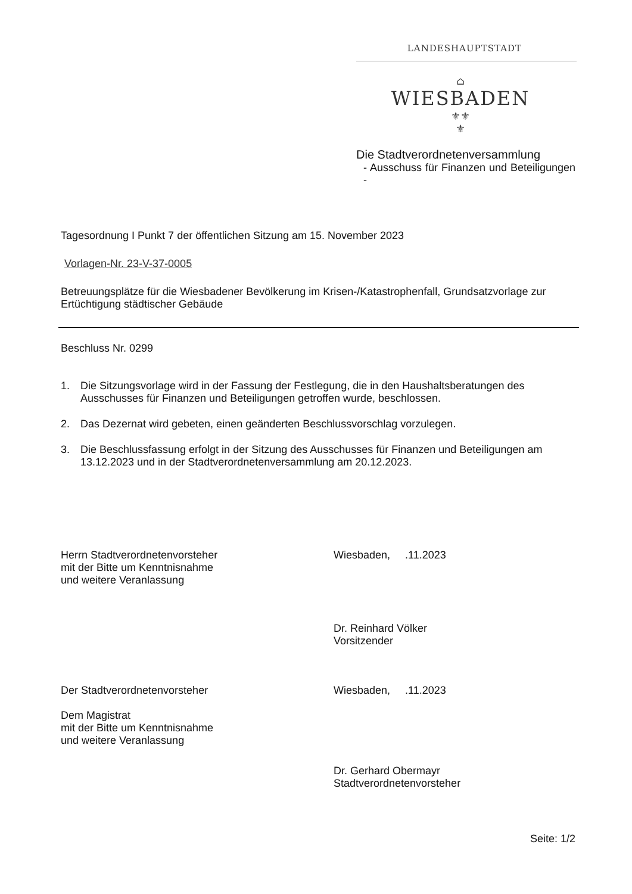LANDESHAUPTSTADT
⌂
WIESBADEN
⚜⚜
⚜
Die Stadtverordnetenversammlung
- Ausschuss für Finanzen und Beteiligungen -
Tagesordnung I Punkt 7 der öffentlichen Sitzung am 15. November 2023
Vorlagen-Nr. 23-V-37-0005
Betreuungsplätze für die Wiesbadener Bevölkerung im Krisen-/Katastrophenfall, Grundsatzvorlage zur Ertüchtigung städtischer Gebäude
Beschluss Nr. 0299
1. Die Sitzungsvorlage wird in der Fassung der Festlegung, die in den Haushaltsberatungen des Ausschusses für Finanzen und Beteiligungen getroffen wurde, beschlossen.
2. Das Dezernat wird gebeten, einen geänderten Beschlussvorschlag vorzulegen.
3. Die Beschlussfassung erfolgt in der Sitzung des Ausschusses für Finanzen und Beteiligungen am 13.12.2023 und in der Stadtverordnetenversammlung am 20.12.2023.
Herrn Stadtverordnetenvorsteher
mit der Bitte um Kenntnisnahme
und weitere Veranlassung
Wiesbaden, .11.2023
Dr. Reinhard Völker
Vorsitzender
Der Stadtverordnetenvorsteher
Dem Magistrat
mit der Bitte um Kenntnisnahme
und weitere Veranlassung
Wiesbaden, .11.2023
Dr. Gerhard Obermayr
Stadtverordnetenvorsteher
Seite: 1/2